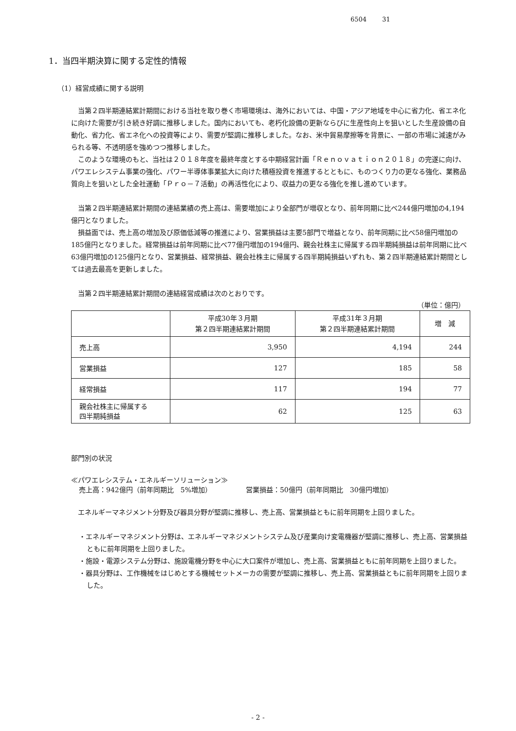6504 31
1．当四半期決算に関する定性的情報
（1）経営成績に関する説明
当第２四半期連結累計期間における当社を取り巻く市場環境は、海外においては、中国・アジア地域を中心に省力化、省エネ化に向けた需要が引き続き好調に推移しました。国内においても、老朽化設備の更新ならびに生産性向上を狙いとした生産設備の自動化、省力化、省エネ化への投資等により、需要が堅調に推移しました。なお、米中貿易摩擦等を背景に、一部の市場に減速がみられる等、不透明感を強めつつ推移しました。
このような環境のもと、当社は２０１８年度を最終年度とする中期経営計画「Ｒｅｎｏｖａｔｉｏｎ２０１８」の完遂に向け、パワエレシステム事業の強化、パワー半導体事業拡大に向けた積極投資を推進するとともに、ものつくり力の更なる強化、業務品質向上を狙いとした全社運動「Ｐｒｏ－７活動」の再活性化により、収益力の更なる強化を推し進めています。
当第２四半期連結累計期間の連結業績の売上高は、需要増加により全部門が増収となり、前年同期に比べ244億円増加の4,194億円となりました。
損益面では、売上高の増加及び原価低減等の推進により、営業損益は主要5部門で増益となり、前年同期に比べ58億円増加の185億円となりました。経常損益は前年同期に比べ77億円増加の194億円、親会社株主に帰属する四半期純損益は前年同期に比べ63億円増加の125億円となり、営業損益、経常損益、親会社株主に帰属する四半期純損益いずれも、第２四半期連結累計期間としては過去最高を更新しました。
当第２四半期連結累計期間の連結経営成績は次のとおりです。
（単位：億円）
| | 平成30年３月期 第２四半期連結累計期間 | 平成31年３月期 第２四半期連結累計期間 | 増 減 |
| --- | --- | --- | --- |
| 売上高 | 3,950 | 4,194 | 244 |
| 営業損益 | 127 | 185 | 58 |
| 経常損益 | 117 | 194 | 77 |
| 親会社株主に帰属する 四半期純損益 | 62 | 125 | 63 |
部門別の状況
≪パワエレシステム・エネルギーソリューション≫
売上高：942億円（前年同期比　5%増加） 営業損益：50億円（前年同期比　30億円増加）
エネルギーマネジメント分野及び器具分野が堅調に推移し、売上高、営業損益ともに前年同期を上回りました。
・エネルギーマネジメント分野は、エネルギーマネジメントシステム及び産業向け変電機器が堅調に推移し、売上高、営業損益ともに前年同期を上回りました。
・施設・電源システム分野は、施設電機分野を中心に大口案件が増加し、売上高、営業損益ともに前年同期を上回りました。
・器具分野は、工作機械をはじめとする機械セットメーカの需要が堅調に推移し、売上高、営業損益ともに前年同期を上回りました。
- 2 -